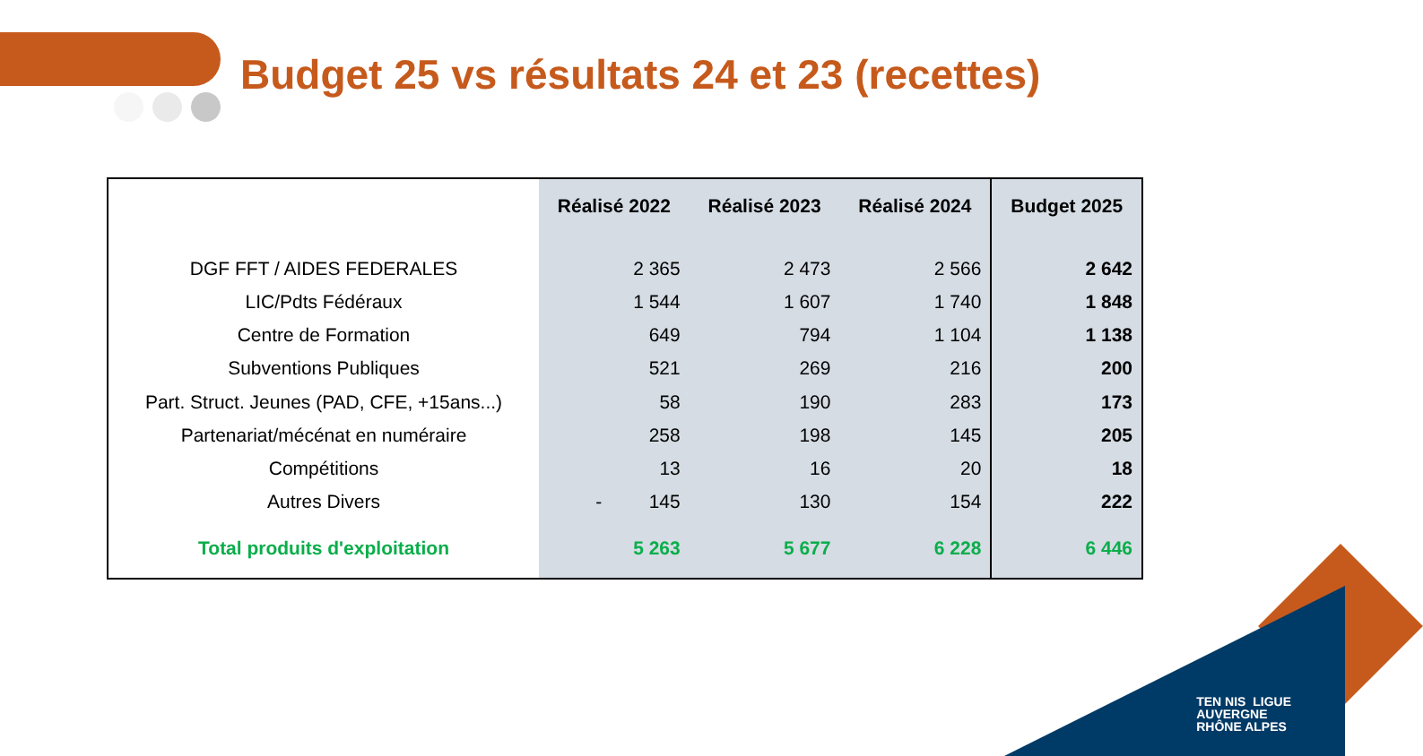Budget 25 vs résultats 24 et 23 (recettes)
| | Réalisé 2022 | Réalisé 2023 | Réalisé 2024 | Budget 2025 |
| --- | --- | --- | --- | --- |
| DGF FFT / AIDES FEDERALES | 2 365 | 2 473 | 2 566 | 2 642 |
| LIC/Pdts Fédéraux | 1 544 | 1 607 | 1 740 | 1 848 |
| Centre de Formation | 649 | 794 | 1 104 | 1 138 |
| Subventions Publiques | 521 | 269 | 216 | 200 |
| Part. Struct. Jeunes (PAD, CFE, +15ans...) | 58 | 190 | 283 | 173 |
| Partenariat/mécénat en numéraire | 258 | 198 | 145 | 205 |
| Compétitions | 13 | 16 | 20 | 18 |
| Autres Divers | - 145 | 130 | 154 | 222 |
| Total produits d'exploitation | 5 263 | 5 677 | 6 228 | 6 446 |
TEN NIS LIGUE
AUVERGNE
RHÔNE ALPES